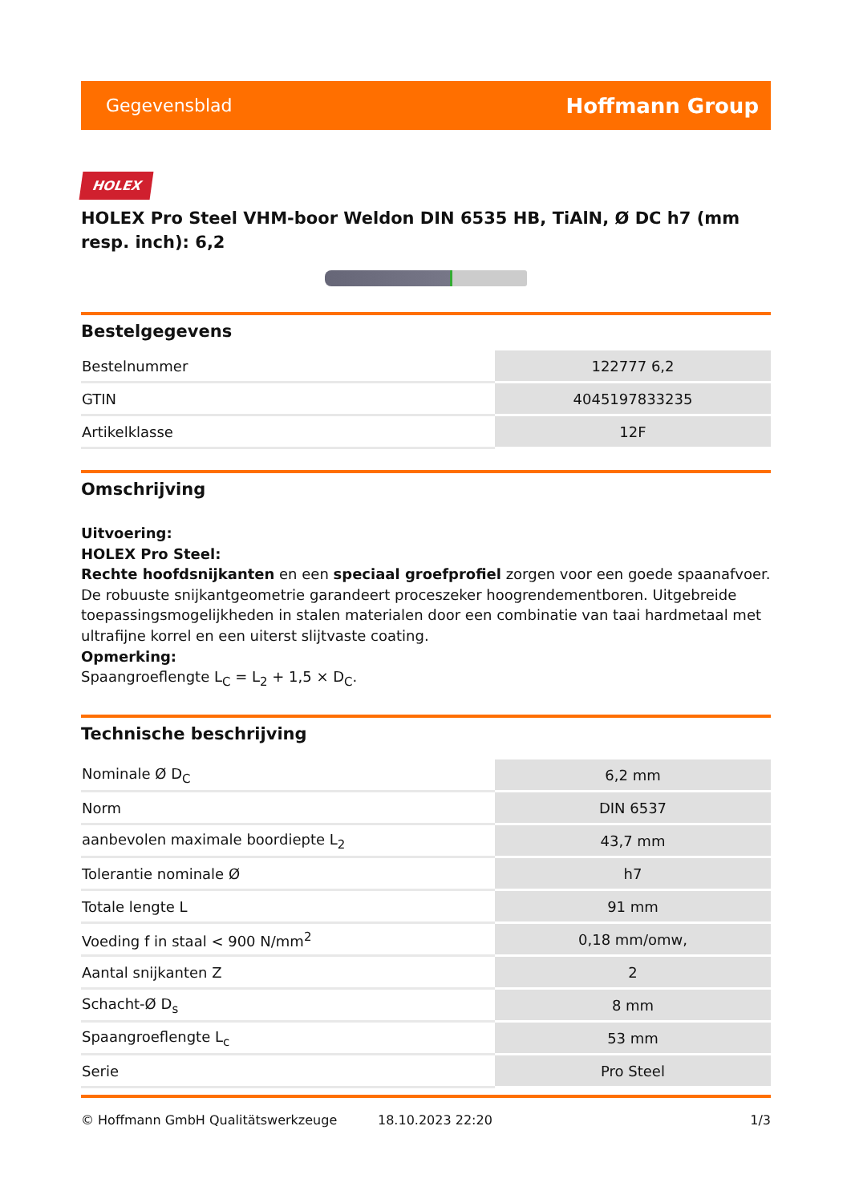Gegevensblad Hoffmann Group
HOLEX
HOLEX Pro Steel VHM-boor Weldon DIN 6535 HB, TiAlN, Ø DC h7 (mm resp. inch): 6,2
Bestelgegevens
| Bestelnummer | 122777 6,2 |
| GTIN | 4045197833235 |
| Artikelklasse | 12F |
Omschrijving
Uitvoering:
HOLEX Pro Steel:
Rechte hoofdsnijkanten en een speciaal groefprofiel zorgen voor een goede spaanafvoer. De robuuste snijkantgeometrie garandeert proceszeker hoogrendementboren. Uitgebreide toepassingsmogelijkheden in stalen materialen door een combinatie van taai hardmetaal met ultrafijne korrel en een uiterst slijtvaste coating.
Opmerking:
Spaangroeflengte L<sub>C</sub> = L<sub>2</sub> + 1,5 × D<sub>C</sub>.
Technische beschrijving
| Nominale Ø D<sub>C</sub> | 6,2 mm |
| Norm | DIN 6537 |
| aanbevolen maximale boordiepte L<sub>2</sub> | 43,7 mm |
| Tolerantie nominale Ø | h7 |
| Totale lengte L | 91 mm |
| Voeding f in staal < 900 N/mm<sup>2</sup> | 0,18 mm/omw, |
| Aantal snijkanten Z | 2 |
| Schacht-Ø D<sub>s</sub> | 8 mm |
| Spaangroeflengte L<sub>c</sub> | 53 mm |
| Serie | Pro Steel |
© Hoffmann GmbH Qualitätswerkzeuge 18.10.2023 22:20 1/3